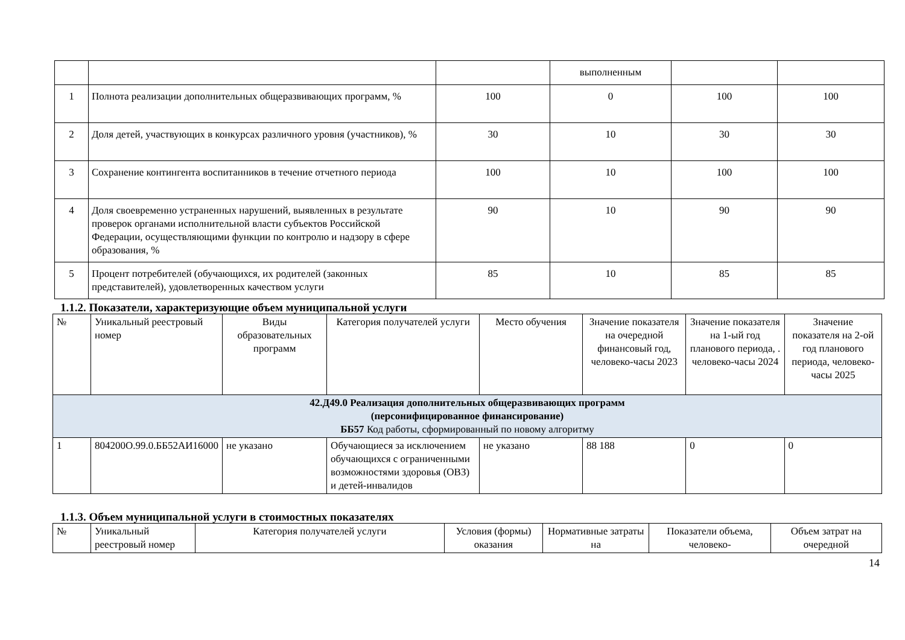| | | | выполненным | | |
| 1 | Полнота реализации дополнительных общеразвивающих программ, % | 100 | 0 | 100 | 100 |
| 2 | Доля детей, участвующих в конкурсах различного уровня (участников), % | 30 | 10 | 30 | 30 |
| 3 | Сохранение контингента воспитанников в течение отчетного периода | 100 | 10 | 100 | 100 |
| 4 | Доля своевременно устраненных нарушений, выявленных в результате проверок органами исполнительной власти субъектов Российской Федерации, осуществляющими функции по контролю и надзору в сфере образования, % | 90 | 10 | 90 | 90 |
| 5 | Процент потребителей (обучающихся, их родителей (законных представителей), удовлетворенных качеством услуги | 85 | 10 | 85 | 85 |
1.1.2. Показатели, характеризующие объем муниципальной услуги
| № | Уникальный реестровый номер | Виды образовательных программ | Категория получателей услуги | Место обучения | Значение показателя на очередной финансовый год, человеко-часы 2023 | Значение показателя на 1-ый год планового периода, . человеко-часы 2024 | Значение показателя на 2-ой год планового периода, человеко-часы 2025 |
| --- | --- | --- | --- | --- | --- | --- | --- |
| 42.Д49.0 Реализация дополнительных общеразвивающих программ (персонифицированное финансирование) ББ57 Код работы, сформированный по новому алгоритму | | | | | | | |
| 1 | 804200О.99.0.ББ52АИ16000 | не указано | Обучающиеся за исключением обучающихся с ограниченными возможностями здоровья (ОВЗ) и детей-инвалидов | не указано | 88 188 | 0 | 0 |
1.1.3. Объем муниципальной услуги в стоимостных показателях
| № | Уникальный реестровый номер | Категория получателей услуги | Условия (формы) оказания | Нормативные затраты на | Показатели объема, человеко- | Объем затрат на очередной |
| --- | --- | --- | --- | --- | --- | --- |
14